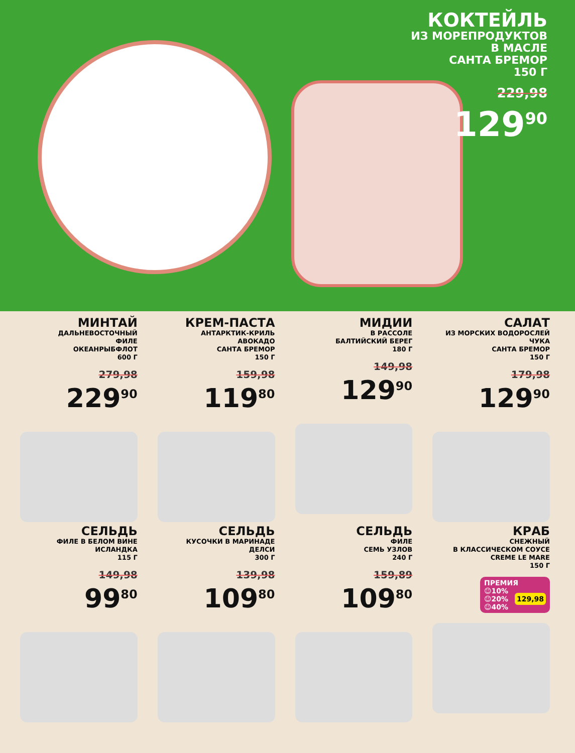КОКТЕЙЛЬ
ИЗ МОРЕПРОДУКТОВ
В МАСЛЕ
САНТА БРЕМОР
150 Г
229,98
129<sup>90</sup>
МИНТАЙ
ДАЛЬНЕВОСТОЧНЫЙ
ФИЛЕ
ОКЕАНРЫБФЛОТ
600 Г
279,98
229<sup>90</sup>
КРЕМ-ПАСТА
АНТАРКТИК-КРИЛЬ
АВОКАДО
САНТА БРЕМОР
150 Г
159,98
119<sup>80</sup>
МИДИИ
В РАССОЛЕ
БАЛТИЙСКИЙ БЕРЕГ
180 Г
149,98
129<sup>90</sup>
САЛАТ
ИЗ МОРСКИХ ВОДОРОСЛЕЙ
ЧУКА
САНТА БРЕМОР
150 Г
179,98
129<sup>90</sup>
СЕЛЬДЬ
ФИЛЕ В БЕЛОМ ВИНЕ
ИСЛАНДКА
115 Г
149,98
99<sup>80</sup>
СЕЛЬДЬ
КУСОЧКИ В МАРИНАДЕ
ДЕЛСИ
300 Г
139,98
109<sup>80</sup>
СЕЛЬДЬ
ФИЛЕ
СЕМЬ УЗЛОВ
240 Г
159,89
109<sup>80</sup>
КРАБ
СНЕЖНЫЙ
В КЛАССИЧЕСКОМ СОУСЕ
CREME LE MARE
150 Г
ПРЕМИЯ
☺10%
☺20% 129,98
☺40%